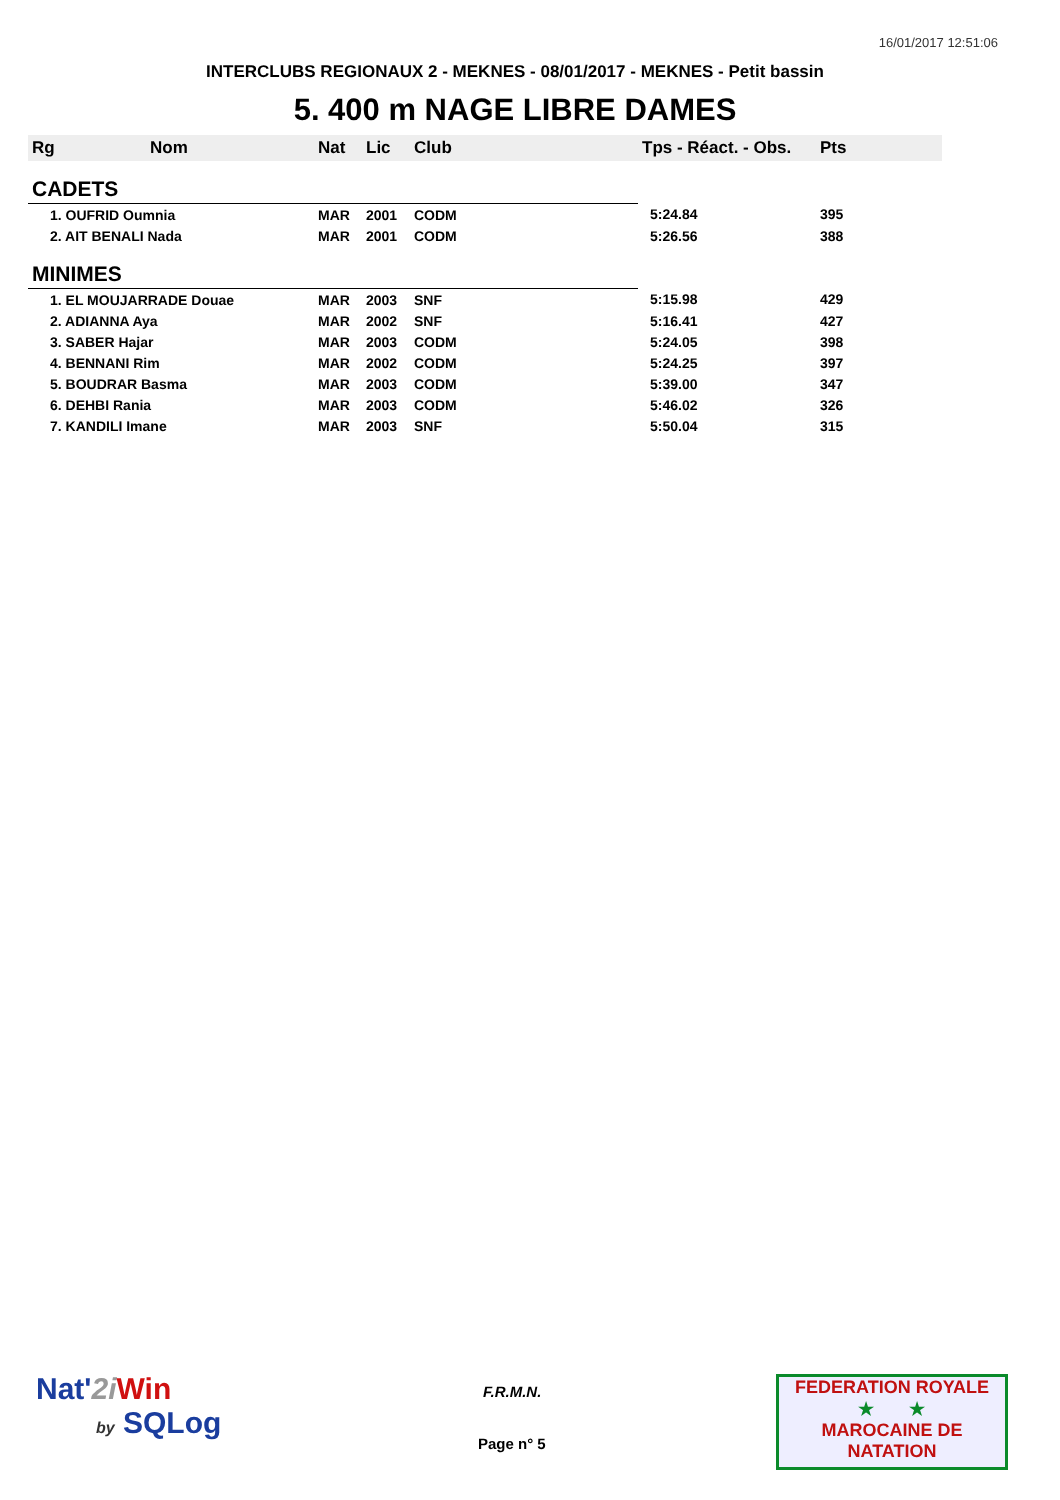16/01/2017 12:51:06
INTERCLUBS REGIONAUX 2 - MEKNES - 08/01/2017 - MEKNES - Petit bassin
5. 400 m NAGE LIBRE DAMES
| Rg | Nom | Nat | Lic | Club | Tps - Réact. - Obs. | Pts |
| --- | --- | --- | --- | --- | --- | --- |
| CADETS | | | | | | |
| 1. OUFRID Oumnia | | MAR | 2001 | CODM | 5:24.84 | 395 |
| 2. AIT BENALI Nada | | MAR | 2001 | CODM | 5:26.56 | 388 |
| MINIMES | | | | | | |
| 1. EL MOUJARRADE Douae | | MAR | 2003 | SNF | 5:15.98 | 429 |
| 2. ADIANNA Aya | | MAR | 2002 | SNF | 5:16.41 | 427 |
| 3. SABER Hajar | | MAR | 2003 | CODM | 5:24.05 | 398 |
| 4. BENNANI Rim | | MAR | 2002 | CODM | 5:24.25 | 397 |
| 5. BOUDRAR Basma | | MAR | 2003 | CODM | 5:39.00 | 347 |
| 6. DEHBI Rania | | MAR | 2003 | CODM | 5:46.02 | 326 |
| 7. KANDILI Imane | | MAR | 2003 | SNF | 5:50.04 | 315 |
Nat'2i Win
by SQLog
F.R.M.N.
Page n° 5
FEDERATION ROYALE
★ ★
MAROCAINE DE NATATION